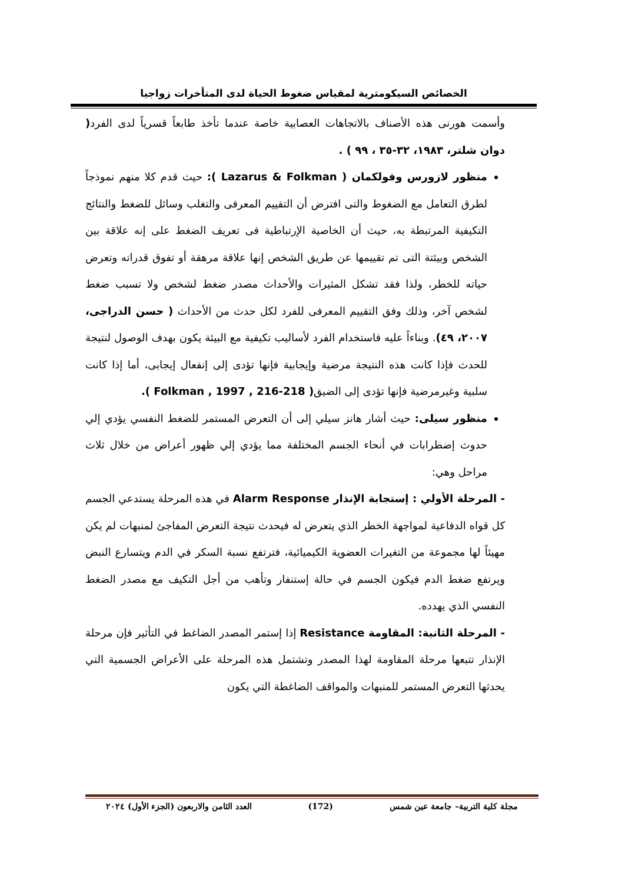الخصائص السيكومترية لمقياس ضغوط الحياة لدى المتأخرات زواجيا
وأسمت هورنى هذه الأصناف بالاتجاهات العصابية خاصة عندما تأخذ طابعاً قسرياً لدى الفرد( دوان شلتر، ١٩٨٣، ٣٢-٣٥ ، ٩٩ ) .
منظور لازورس وفولكمان ( Lazarus & Folkman ): حيث قدم كلا منهم نموذجاً لطرق التعامل مع الضغوط والتى افترض أن التقييم المعرفى والتغلب وسائل للضغط والنتائج التكيفية المرتبطة به، حيث أن الخاصية الإرتباطية فى تعريف الضغط على إنه علاقة بين الشخص وبيئتة التى تم تقييمها عن طريق الشخص إنها علاقة مرهقة أو تفوق قدراته وتعرض حياته للخطر، ولذا فقد تشكل المثيرات والأحداث مصدر ضغط لشخص ولا تسبب ضغط لشخص آخر، وذلك وفق التقييم المعرفى للفرد لكل حدث من الأحداث ( حسن الدراجى، ٢٠٠٧، ٤٩). وبناءاً عليه فاستخدام الفرد لأساليب تكيفية مع البيئة يكون بهدف الوصول لنتيجة للحدث فإذا كانت هذه النتيجة مرضية وإيجابية فإنها تؤدى إلى إنفعال إيجابى، أما إذا كانت سلبية وغيرمرضية فإنها تؤدى إلى الضيق( Folkman , 1997 , 216-218 ).
منظور سيلى: حيث أشار هانز سيلي إلى أن التعرض المستمر للضغط النفسي يؤدي إلي حدوث إضطرابات في أنحاء الجسم المختلفة مما يؤدي إلي ظهور أعراض من خلال ثلاث مراحل وهي:
- المرحلة الأولي : إستجابة الإنذار Alarm Response في هذه المرحلة يستدعي الجسم كل قواه الدفاعية لمواجهة الخطر الذي يتعرض له فيحدث نتيجة التعرض المفاجئ لمنبهات لم يكن مهيئاً لها مجموعة من التغيرات العضوية الكيميائية، فترتفع نسبة السكر في الدم ويتسارع النبض ويرتفع ضغط الدم فيكون الجسم في حالة إستنفار وتأهب من أجل التكيف مع مصدر الضغط النفسي الذي يهدده.
- المرحلة الثانية: المقاومة Resistance إذا إستمر المصدر الضاغط في التأثير فإن مرحلة الإنذار تتبعها مرحلة المقاومة لهذا المصدر وتشتمل هذه المرحلة على الأعراض الجسمية التي يحدثها التعرض المستمر للمنبهات والمواقف الضاغطة التي يكون
مجلة كلية التربية– جامعة عين شمس (172) العدد الثامن والاربعون (الجزء الأول) ٢٠٢٤